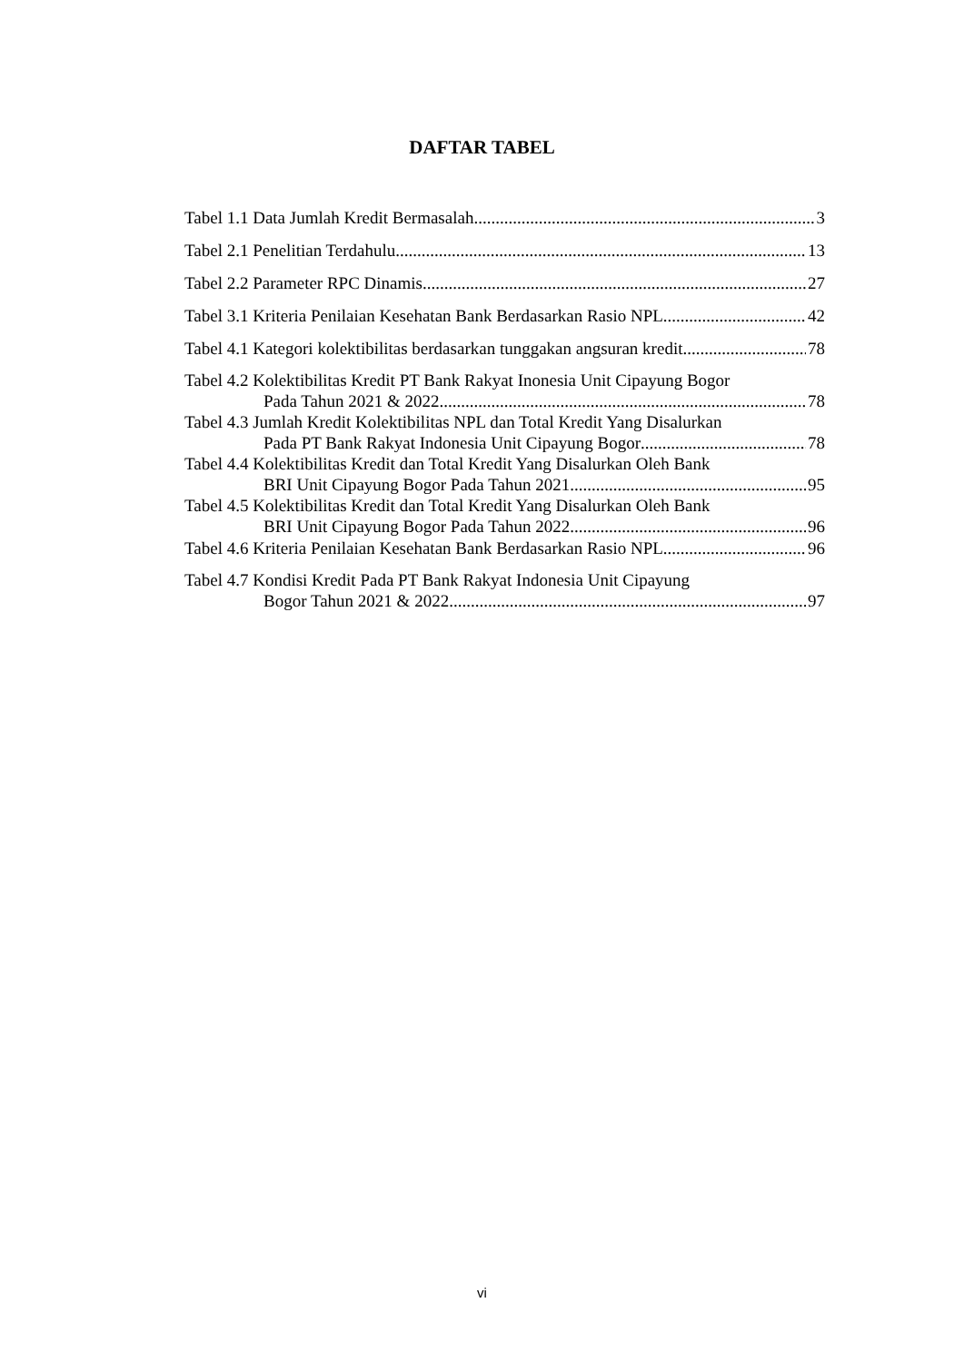DAFTAR TABEL
Tabel 1.1 Data Jumlah Kredit Bermasalah 3
Tabel 2.1 Penelitian Terdahulu 13
Tabel 2.2 Parameter RPC Dinamis 27
Tabel 3.1 Kriteria Penilaian Kesehatan Bank Berdasarkan Rasio NPL 42
Tabel 4.1 Kategori kolektibilitas berdasarkan tunggakan angsuran kredit 78
Tabel 4.2 Kolektibilitas Kredit PT Bank Rakyat Inonesia Unit Cipayung Bogor
Pada Tahun 2021 & 2022 78
Tabel 4.3 Jumlah Kredit Kolektibilitas NPL dan Total Kredit Yang Disalurkan
Pada PT Bank Rakyat Indonesia Unit Cipayung Bogor 78
Tabel 4.4 Kolektibilitas Kredit dan Total Kredit Yang Disalurkan Oleh Bank
BRI Unit Cipayung Bogor Pada Tahun 2021 95
Tabel 4.5 Kolektibilitas Kredit dan Total Kredit Yang Disalurkan Oleh Bank
BRI Unit Cipayung Bogor Pada Tahun 2022 96
Tabel 4.6 Kriteria Penilaian Kesehatan Bank Berdasarkan Rasio NPL 96
Tabel 4.7 Kondisi Kredit Pada PT Bank Rakyat Indonesia Unit Cipayung
Bogor Tahun 2021 & 2022 97
vi